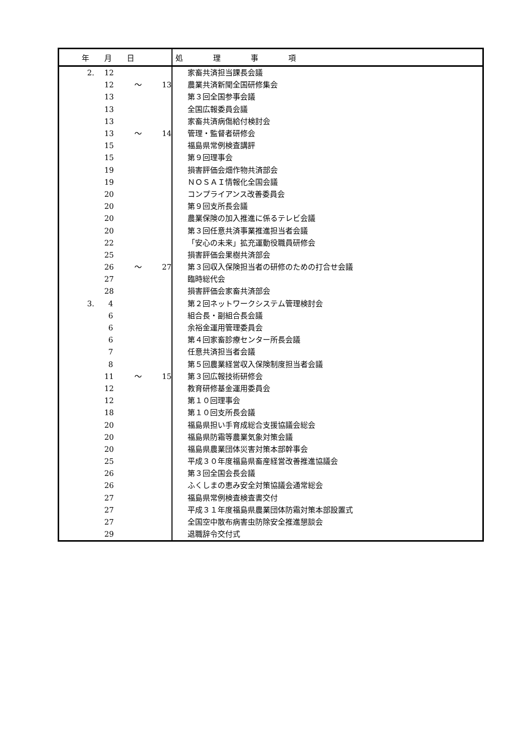| 年 月 日 | | | | 処 理 事 項 |
| --- | --- | --- | --- | --- |
| 2. | 12 | | | 家畜共済担当課長会議 |
| | 12 | ～ | 13 | 農業共済新聞全国研修集会 |
| | 13 | | | 第３回全国参事会議 |
| | 13 | | | 全国広報委員会議 |
| | 13 | | | 家畜共済病傷給付検討会 |
| | 13 | ～ | 14 | 管理・監督者研修会 |
| | 15 | | | 福島県常例検査講評 |
| | 15 | | | 第９回理事会 |
| | 19 | | | 損害評価会畑作物共済部会 |
| | 19 | | | ＮＯＳＡＩ情報化全国会議 |
| | 20 | | | コンプライアンス改善委員会 |
| | 20 | | | 第９回支所長会議 |
| | 20 | | | 農業保険の加入推進に係るテレビ会議 |
| | 20 | | | 第３回任意共済事業推進担当者会議 |
| | 22 | | | 「安心の未来」拡充運動役職員研修会 |
| | 25 | | | 損害評価会果樹共済部会 |
| | 26 | ～ | 27 | 第３回収入保険担当者の研修のための打合せ会議 |
| | 27 | | | 臨時総代会 |
| | 28 | | | 損害評価会家畜共済部会 |
| 3. | 4 | | | 第２回ネットワークシステム管理検討会 |
| | 6 | | | 組合長・副組合長会議 |
| | 6 | | | 余裕金運用管理委員会 |
| | 6 | | | 第４回家畜診療センター所長会議 |
| | 7 | | | 任意共済担当者会議 |
| | 8 | | | 第５回農業経営収入保険制度担当者会議 |
| | 11 | ～ | 15 | 第３回広報技術研修会 |
| | 12 | | | 教育研修基金運用委員会 |
| | 12 | | | 第１０回理事会 |
| | 18 | | | 第１０回支所長会議 |
| | 20 | | | 福島県担い手育成総合支援協議会総会 |
| | 20 | | | 福島県防霜等農業気象対策会議 |
| | 20 | | | 福島県農業団体災害対策本部幹事会 |
| | 25 | | | 平成３０年度福島県畜産経営改善推進協議会 |
| | 26 | | | 第３回全国会長会議 |
| | 26 | | | ふくしまの恵み安全対策協議会通常総会 |
| | 27 | | | 福島県常例検査検査書交付 |
| | 27 | | | 平成３１年度福島県農業団体防霜対策本部設置式 |
| | 27 | | | 全国空中散布病害虫防除安全推進懇談会 |
| | 29 | | | 退職辞令交付式 |